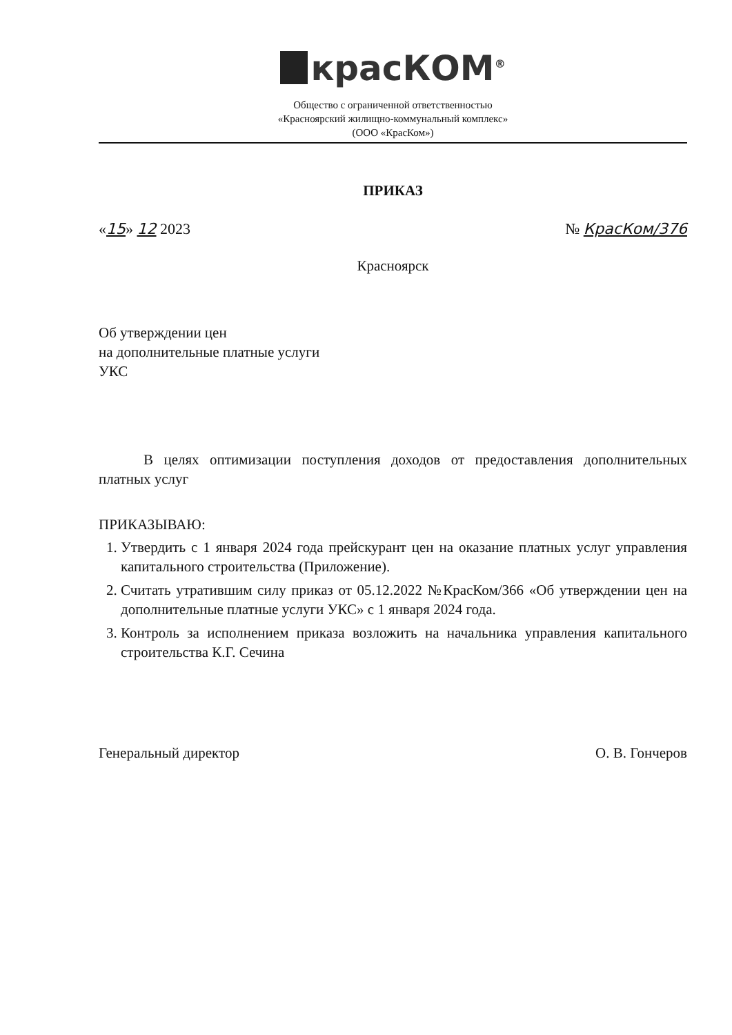красКОМ<sup>®</sup>
Общество с ограниченной ответственностью
«Красноярский жилищно-коммунальный комплекс»
(ООО «КрасКом»)
ПРИКАЗ
«15» 12 2023 № КрасКом/376
Красноярск
Об утверждении цен
на дополнительные платные услуги
УКС
В целях оптимизации поступления доходов от предоставления дополнительных платных услуг
ПРИКАЗЫВАЮ:
1. Утвердить с 1 января 2024 года прейскурант цен на оказание платных услуг управления капитального строительства (Приложение).
2. Считать утратившим силу приказ от 05.12.2022 №КрасКом/366 «Об утверждении цен на дополнительные платные услуги УКС» с 1 января 2024 года.
3. Контроль за исполнением приказа возложить на начальника управления капитального строительства К.Г. Сечина
Генеральный директор О. В. Гончеров